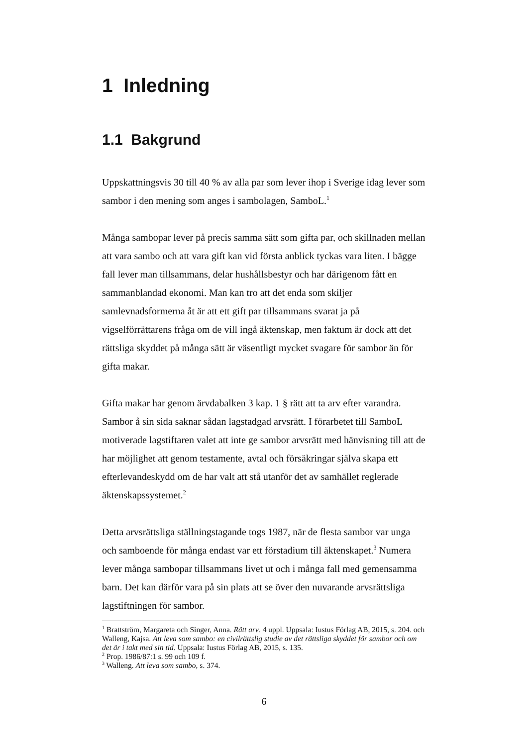1 Inledning
1.1 Bakgrund
Uppskattningsvis 30 till 40 % av alla par som lever ihop i Sverige idag lever som sambor i den mening som anges i sambolagen, SamboL.<sup>1</sup>
Många sambopar lever på precis samma sätt som gifta par, och skillnaden mellan att vara sambo och att vara gift kan vid första anblick tyckas vara liten. I bägge fall lever man tillsammans, delar hushållsbestyr och har därigenom fått en sammanblandad ekonomi. Man kan tro att det enda som skiljer samlevnadsformerna åt är att ett gift par tillsammans svarat ja på vigselförrättarens fråga om de vill ingå äktenskap, men faktum är dock att det rättsliga skyddet på många sätt är väsentligt mycket svagare för sambor än för gifta makar.
Gifta makar har genom ärvdabalken 3 kap. 1 § rätt att ta arv efter varandra. Sambor å sin sida saknar sådan lagstadgad arvsrätt. I förarbetet till SamboL motiverade lagstiftaren valet att inte ge sambor arvsrätt med hänvisning till att de har möjlighet att genom testamente, avtal och försäkringar själva skapa ett efterlevandeskydd om de har valt att stå utanför det av samhället reglerade äktenskapssystemet.<sup>2</sup>
Detta arvsrättsliga ställningstagande togs 1987, när de flesta sambor var unga och samboende för många endast var ett förstadium till äktenskapet.<sup>3</sup> Numera lever många sambopar tillsammans livet ut och i många fall med gemensamma barn. Det kan därför vara på sin plats att se över den nuvarande arvsrättsliga lagstiftningen för sambor.
<sup>1</sup> Brattström, Margareta och Singer, Anna. Rätt arv. 4 uppl. Uppsala: Iustus Förlag AB, 2015, s. 204. och Walleng, Kajsa. Att leva som sambo: en civilrättslig studie av det rättsliga skyddet för sambor och om det är i takt med sin tid. Uppsala: Iustus Förlag AB, 2015, s. 135.
<sup>2</sup> Prop. 1986/87:1 s. 99 och 109 f.
<sup>3</sup> Walleng. Att leva som sambo, s. 374.
6